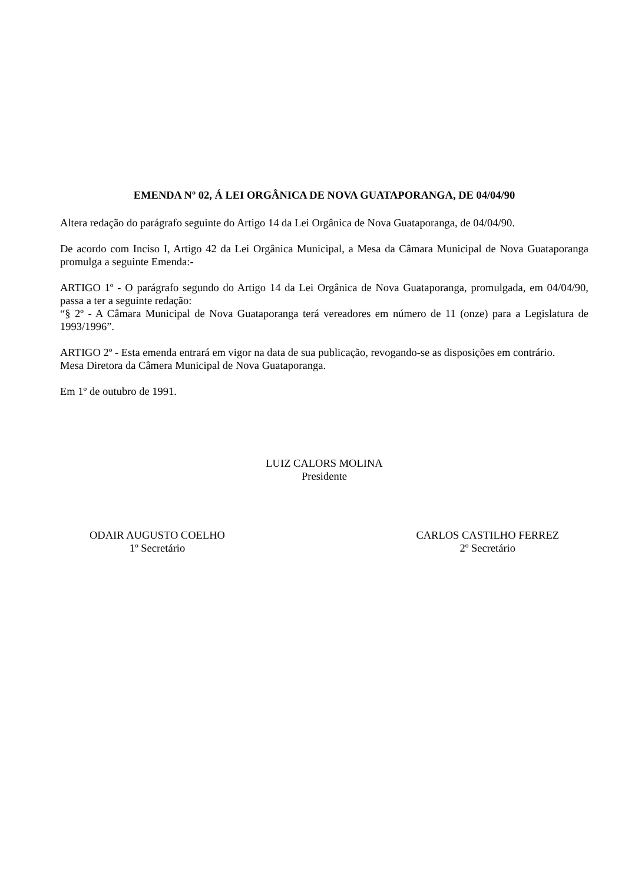EMENDA Nº 02, Á LEI ORGÂNICA DE NOVA GUATAPORANGA, DE 04/04/90
Altera redação do parágrafo seguinte do Artigo 14 da Lei Orgânica de Nova Guataporanga, de 04/04/90.
De acordo com Inciso I, Artigo 42 da Lei Orgânica Municipal, a Mesa da Câmara Municipal de Nova Guataporanga promulga a seguinte Emenda:-
ARTIGO 1º - O parágrafo segundo do Artigo 14 da Lei Orgânica de Nova Guataporanga, promulgada, em 04/04/90, passa a ter a seguinte redação:
“§ 2º - A Câmara Municipal de Nova Guataporanga terá vereadores em número de 11 (onze) para a Legislatura de 1993/1996”.
ARTIGO 2º - Esta emenda entrará em vigor na data de sua publicação, revogando-se as disposições em contrário.
Mesa Diretora da Câmera Municipal de Nova Guataporanga.
Em 1º de outubro de 1991.
LUIZ CALORS MOLINA
Presidente
ODAIR AUGUSTO COELHO
1º Secretário
CARLOS CASTILHO FERREZ
2º Secretário